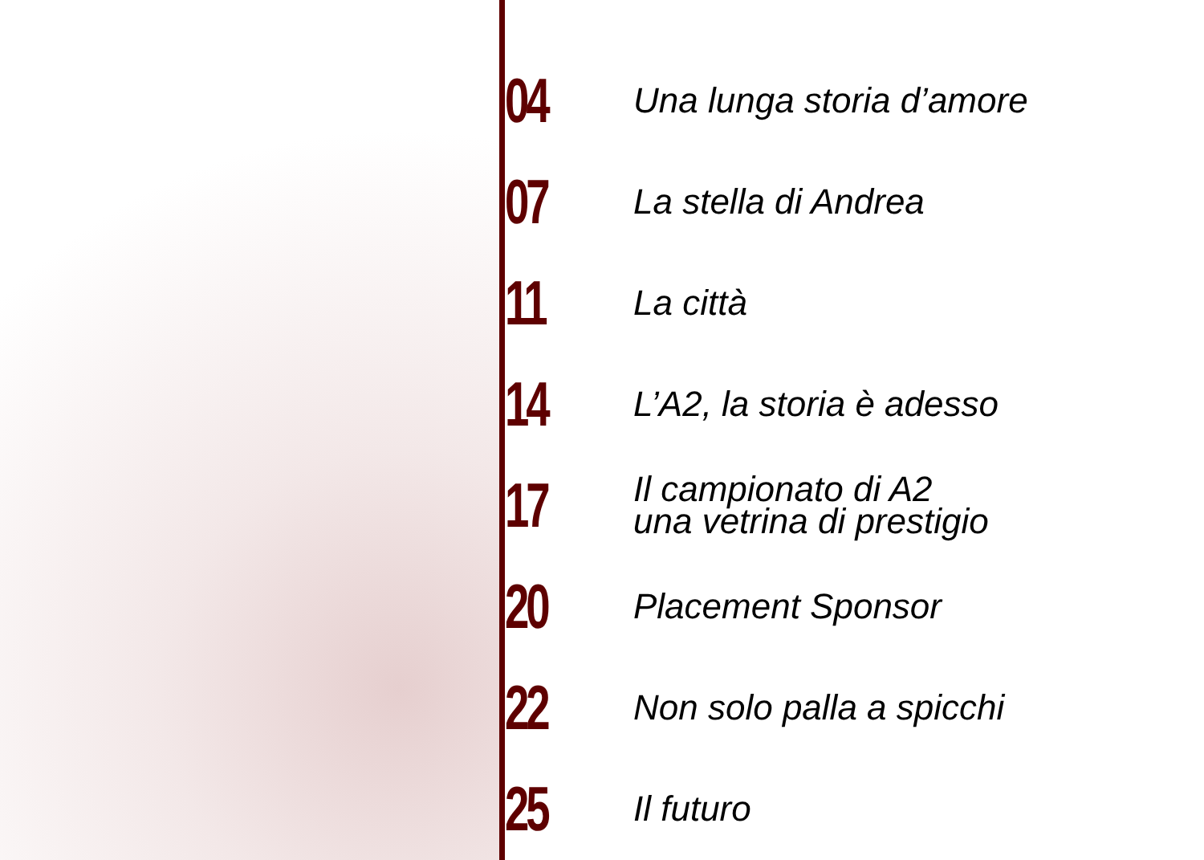04
Una lunga storia d’amore
07
La stella di Andrea
11
La città
14
L’A2, la storia è adesso
17
Il campionato di A2
una vetrina di prestigio
20
Placement Sponsor
22
Non solo palla a spicchi
25
Il futuro